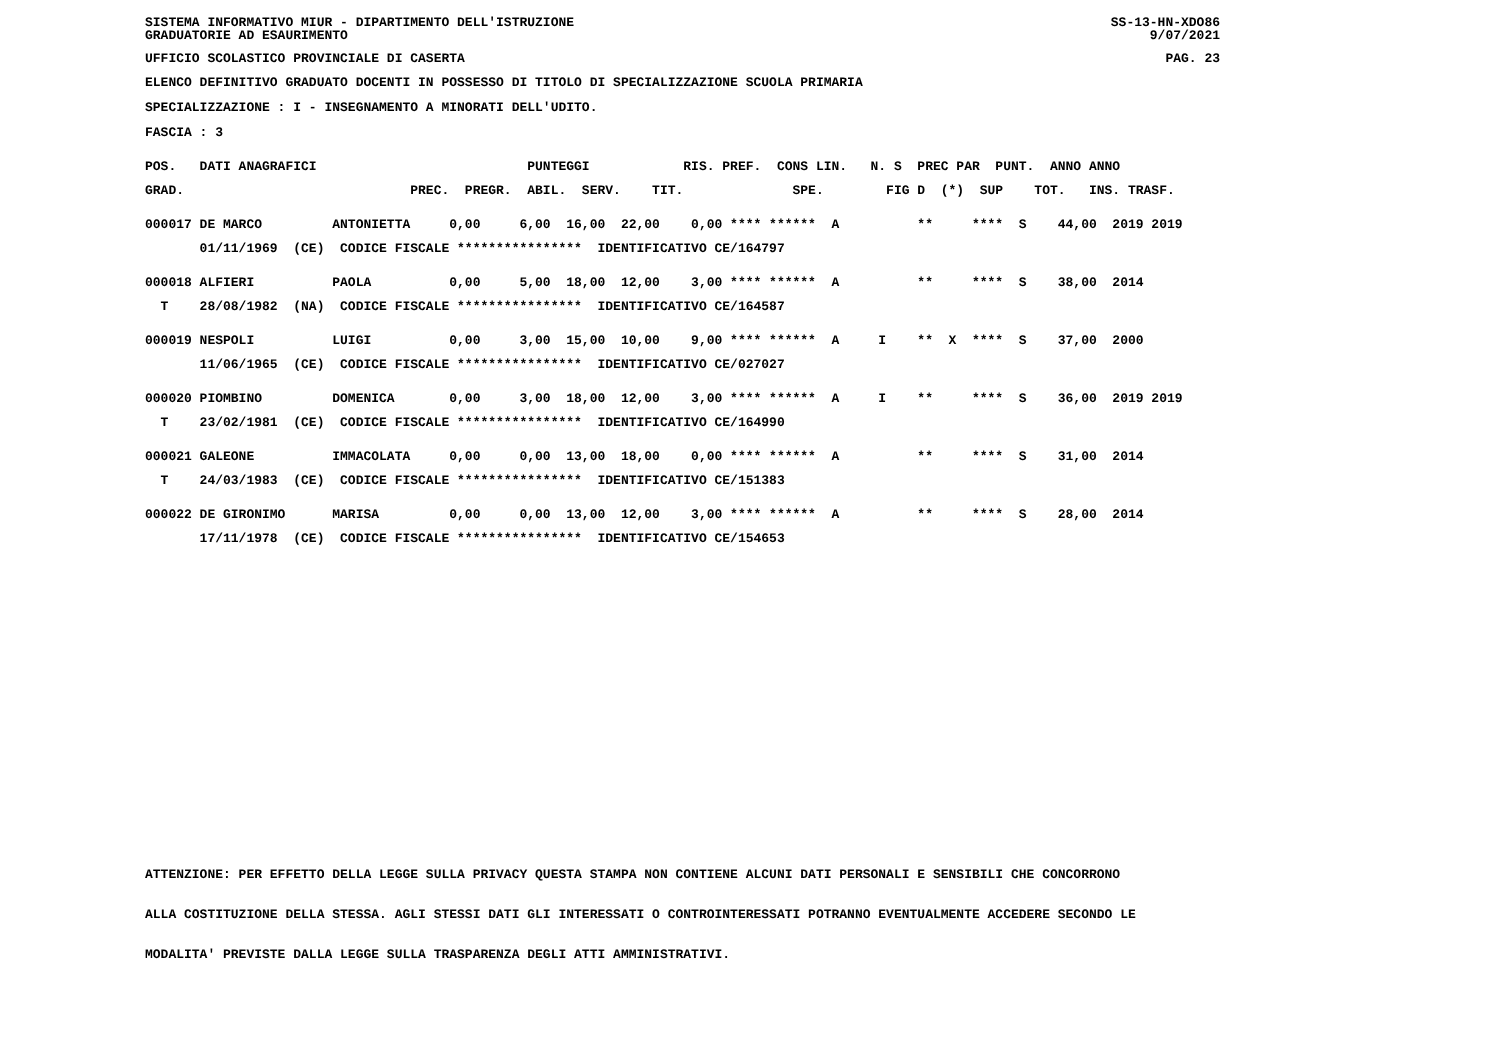SISTEMA INFORMATIVO MIUR - DIPARTIMENTO DELL'ISTRUZIONE
GRADUATORIE AD ESAURIMENTO SS-13-HN-XDO86
9/07/2021
UFFICIO SCOLASTICO PROVINCIALE DI CASERTA PAG. 23
ELENCO DEFINITIVO GRADUATO DOCENTI IN POSSESSO DI TITOLO DI SPECIALIZZAZIONE SCUOLA PRIMARIA
SPECIALIZZAZIONE : I - INSEGNAMENTO A MINORATI DELL'UDITO.
FASCIA : 3
| POS. DATI ANAGRAFICI PUNTEGGI RIS. PREF. CONS LIN. N. S PREC PAR PUNT. ANNO ANNO |
| GRAD. PREC. PREGR. ABIL. SERV. TIT. SPE. FIG D (*) SUP TOT. INS. TRASF. |
| 000017 DE MARCO ANTONIETTA 0,00 6,00 16,00 22,00 0,00 **** ****** A ** **** S 44,00 2019 2019 |
| 01/11/1969 (CE) CODICE FISCALE **************** IDENTIFICATIVO CE/164797 |
| 000018 ALFIERI PAOLA 0,00 5,00 18,00 12,00 3,00 **** ****** A ** **** S 38,00 2014 |
| T 28/08/1982 (NA) CODICE FISCALE **************** IDENTIFICATIVO CE/164587 |
| 000019 NESPOLI LUIGI 0,00 3,00 15,00 10,00 9,00 **** ****** A I ** X **** S 37,00 2000 |
| 11/06/1965 (CE) CODICE FISCALE **************** IDENTIFICATIVO CE/027027 |
| 000020 PIOMBINO DOMENICA 0,00 3,00 18,00 12,00 3,00 **** ****** A I ** **** S 36,00 2019 2019 |
| T 23/02/1981 (CE) CODICE FISCALE **************** IDENTIFICATIVO CE/164990 |
| 000021 GALEONE IMMACOLATA 0,00 0,00 13,00 18,00 0,00 **** ****** A ** **** S 31,00 2014 |
| T 24/03/1983 (CE) CODICE FISCALE **************** IDENTIFICATIVO CE/151383 |
| 000022 DE GIRONIMO MARISA 0,00 0,00 13,00 12,00 3,00 **** ****** A ** **** S 28,00 2014 |
| 17/11/1978 (CE) CODICE FISCALE **************** IDENTIFICATIVO CE/154653 |
ATTENZIONE: PER EFFETTO DELLA LEGGE SULLA PRIVACY QUESTA STAMPA NON CONTIENE ALCUNI DATI PERSONALI E SENSIBILI CHE CONCORRONO
ALLA COSTITUZIONE DELLA STESSA. AGLI STESSI DATI GLI INTERESSATI O CONTROINTERESSATI POTRANNO EVENTUALMENTE ACCEDERE SECONDO LE
MODALITA' PREVISTE DALLA LEGGE SULLA TRASPARENZA DEGLI ATTI AMMINISTRATIVI.